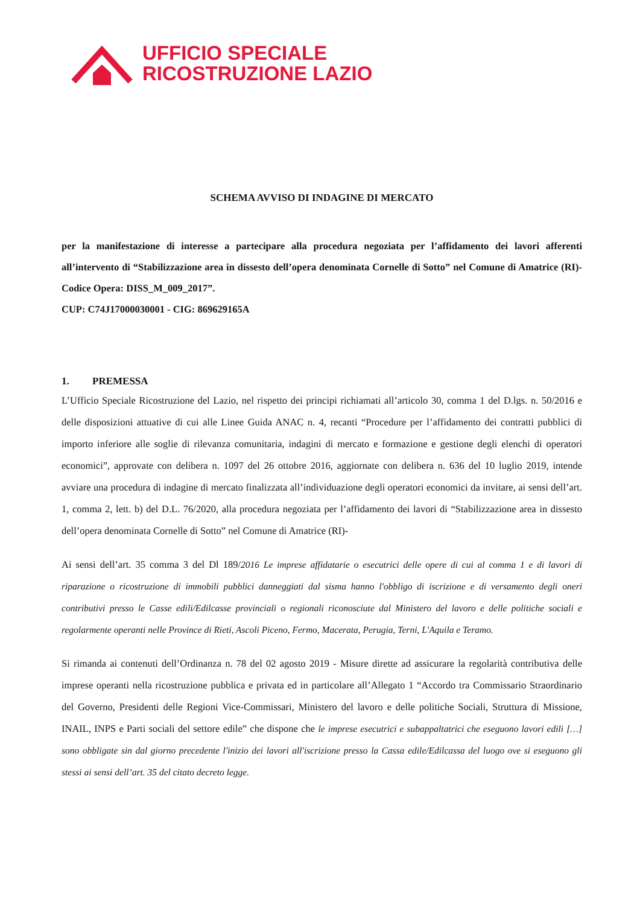UFFICIO SPECIALE
RICOSTRUZIONE LAZIO
SCHEMA AVVISO DI INDAGINE DI MERCATO
per la manifestazione di interesse a partecipare alla procedura negoziata per l’affidamento dei lavori afferenti all’intervento di “Stabilizzazione area in dissesto dell’opera denominata Cornelle di Sotto” nel Comune di Amatrice (RI)- Codice Opera: DISS_M_009_2017”.
CUP: C74J17000030001 - CIG: 869629165A
1. PREMESSA
L’Ufficio Speciale Ricostruzione del Lazio, nel rispetto dei principi richiamati all’articolo 30, comma 1 del D.lgs. n. 50/2016 e delle disposizioni attuative di cui alle Linee Guida ANAC n. 4, recanti “Procedure per l’affidamento dei contratti pubblici di importo inferiore alle soglie di rilevanza comunitaria, indagini di mercato e formazione e gestione degli elenchi di operatori economici”, approvate con delibera n. 1097 del 26 ottobre 2016, aggiornate con delibera n. 636 del 10 luglio 2019, intende avviare una procedura di indagine di mercato finalizzata all’individuazione degli operatori economici da invitare, ai sensi dell’art. 1, comma 2, lett. b) del D.L. 76/2020, alla procedura negoziata per l’affidamento dei lavori di “Stabilizzazione area in dissesto dell’opera denominata Cornelle di Sotto” nel Comune di Amatrice (RI)-
Ai sensi dell’art. 35 comma 3 del Dl 189/2016 Le imprese affidatarie o esecutrici delle opere di cui al comma 1 e di lavori di riparazione o ricostruzione di immobili pubblici danneggiati dal sisma hanno l'obbligo di iscrizione e di versamento degli oneri contributivi presso le Casse edili/Edilcasse provinciali o regionali riconosciute dal Ministero del lavoro e delle politiche sociali e regolarmente operanti nelle Province di Rieti, Ascoli Piceno, Fermo, Macerata, Perugia, Terni, L'Aquila e Teramo.
Si rimanda ai contenuti dell’Ordinanza n. 78 del 02 agosto 2019 - Misure dirette ad assicurare la regolarità contributiva delle imprese operanti nella ricostruzione pubblica e privata ed in particolare all’Allegato 1 “Accordo tra Commissario Straordinario del Governo, Presidenti delle Regioni Vice-Commissari, Ministero del lavoro e delle politiche Sociali, Struttura di Missione, INAIL, INPS e Parti sociali del settore edile” che dispone che le imprese esecutrici e subappaltatrici che eseguono lavori edili […] sono obbligate sin dal giorno precedente l'inizio dei lavori all'iscrizione presso la Cassa edile/Edilcassa del luogo ove si eseguono gli stessi ai sensi dell’art. 35 del citato decreto legge.